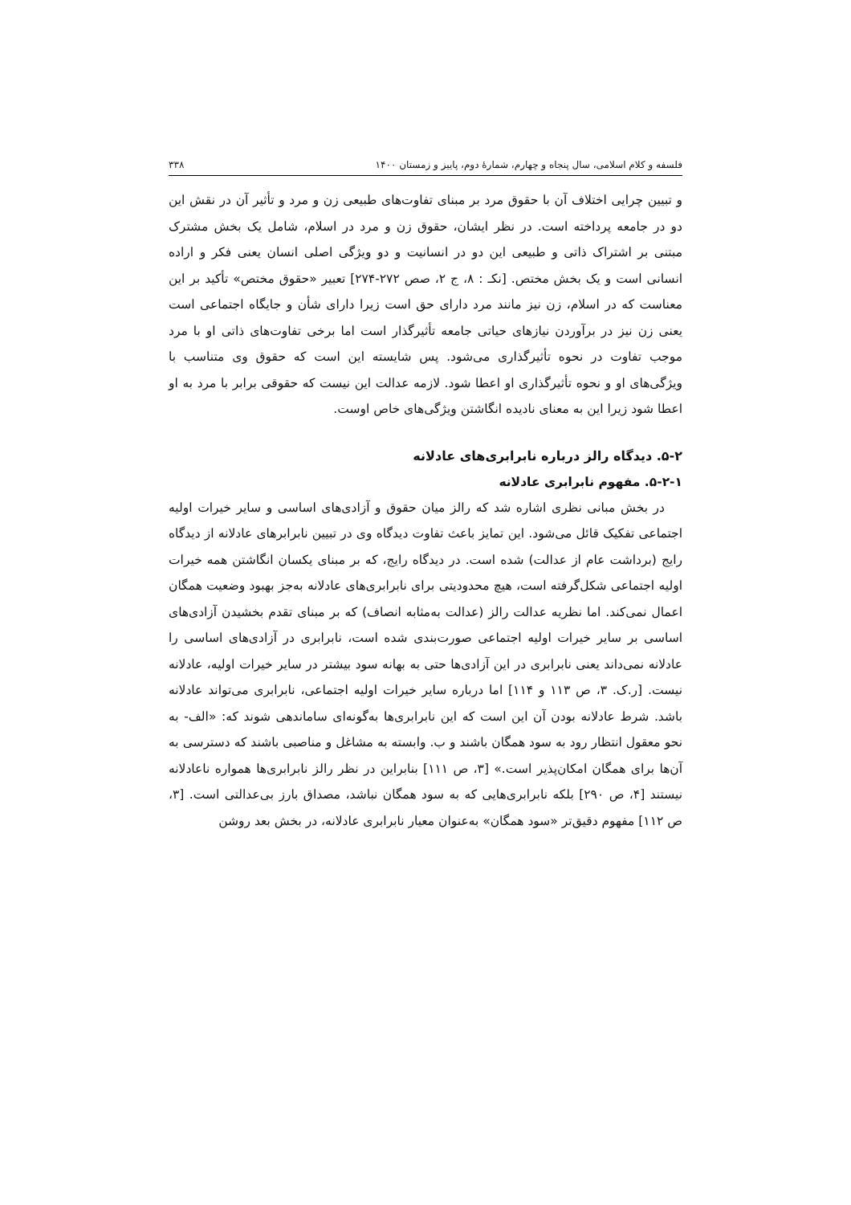فلسفه و کلام اسلامی، سال پنجاه و چهارم، شمارهٔ دوم، پاییز و زمستان ۱۴۰۰ ۳۳۸
و تبیین چرایی اختلاف آن با حقوق مرد بر مبنای تفاوت‌های طبیعی زن و مرد و تأثیر آن در نقش این دو در جامعه پرداخته است. در نظر ایشان، حقوق زن و مرد در اسلام، شامل یک بخش مشترک مبتنی بر اشتراک ذاتی و طبیعی این دو در انسانیت و دو ویژگی اصلی انسان یعنی فکر و اراده انسانی است و یک بخش مختص. [نکـ : ۸، ج ۲، صص ۲۷۲-۲۷۴] تعبیر «حقوق مختص» تأکید بر این معناست که در اسلام، زن نیز مانند مرد دارای حق است زیرا دارای شأن و جایگاه اجتماعی است یعنی زن نیز در برآوردن نیازهای حیاتی جامعه تأثیرگذار است اما برخی تفاوت‌های ذاتی او با مرد موجب تفاوت در نحوه تأثیرگذاری می‌شود. پس شایسته این است که حقوق وی متناسب با ویژگی‌های او و نحوه تأثیرگذاری او اعطا شود. لازمه عدالت این نیست که حقوقی برابر با مرد به او اعطا شود زیرا این به معنای نادیده انگاشتن ویژگی‌های خاص اوست.
۵-۲. دیدگاه رالز درباره نابرابری‌های عادلانه
۵-۲-۱. مفهوم نابرابری عادلانه
در بخش مبانی نظری اشاره شد که رالز میان حقوق و آزادی‌های اساسی و سایر خیرات اولیه اجتماعی تفکیک قائل می‌شود. این تمایز باعث تفاوت دیدگاه وی در تبیین نابرابرهای عادلانه از دیدگاه رایج (برداشت عام از عدالت) شده است. در دیدگاه رایج، که بر مبنای یکسان انگاشتن همه خیرات اولیه اجتماعی شکل‌گرفته است، هیچ محدودیتی برای نابرابری‌های عادلانه به‌جز بهبود وضعیت همگان اعمال نمی‌کند. اما نظریه عدالت رالز (عدالت به‌مثابه انصاف) که بر مبنای تقدم بخشیدن آزادی‌های اساسی بر سایر خیرات اولیه اجتماعی صورت‌بندی شده است، نابرابری در آزادی‌های اساسی را عادلانه نمی‌داند یعنی نابرابری در این آزادی‌ها حتی به بهانه سود بیشتر در سایر خیرات اولیه، عادلانه نیست. [ر.ک. ۳، ص ۱۱۳ و ۱۱۴] اما درباره سایر خیرات اولیه اجتماعی، نابرابری می‌تواند عادلانه باشد. شرط عادلانه بودن آن این است که این نابرابری‌ها به‌گونه‌ای ساماندهی شوند که: «الف- به نحو معقول انتظار رود به سود همگان باشند و ب. وابسته به مشاغل و مناصبی باشند که دسترسی به آن‌ها برای همگان امکان‌پذیر است.» [۳، ص ۱۱۱] بنابراین در نظر رالز نابرابری‌ها همواره ناعادلانه نیستند [۴، ص ۲۹۰] بلکه نابرابری‌هایی که به سود همگان نباشد، مصداق بارز بی‌عدالتی است. [۳، ص ۱۱۲] مفهوم دقیق‌تر «سود همگان» به‌عنوان معیار نابرابری عادلانه، در بخش بعد روشن